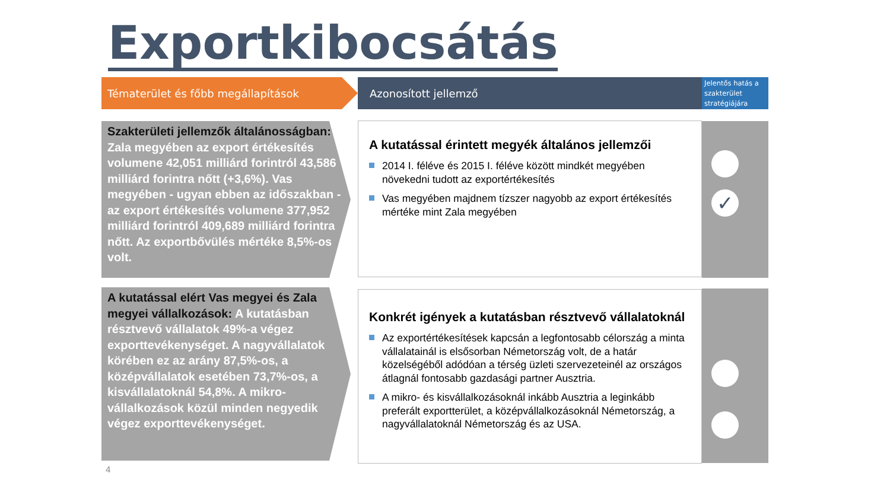Exportkibocsátás
Tématerület és főbb megállapítások Azonosított jellemző
Jelentős hatás a szakterület stratégiájára
Szakterületi jellemzők általánosságban: Zala megyében az export értékesítés volumene 42,051 milliárd forintról 43,586 milliárd forintra nőtt (+3,6%). Vas megyében - ugyan ebben az időszakban - az export értékesítés volumene 377,952 milliárd forintról 409,689 milliárd forintra nőtt. Az exportbővülés mértéke 8,5%-os volt.
A kutatással érintett megyék általános jellemzői
2014 I. féléve és 2015 I. féléve között mindkét megyében növekedni tudott az exportértékesítés
Vas megyében majdnem tízszer nagyobb az export értékesítés mértéke mint Zala megyében
✓
A kutatással elért Vas megyei és Zala megyei vállalkozások: A kutatásban résztvevő vállalatok 49%-a végez exporttevékenységet. A nagyvállalatok körében ez az arány 87,5%-os, a középvállalatok esetében 73,7%-os, a kisvállalatoknál 54,8%. A mikro-vállalkozások közül minden negyedik végez exporttevékenységet.
Konkrét igények a kutatásban résztvevő vállalatoknál
Az exportértékesítések kapcsán a legfontosabb célország a minta vállalatainál is elsősorban Németország volt, de a határ közelségéből adódóan a térség üzleti szervezeteinél az országos átlagnál fontosabb gazdasági partner Ausztria.
A mikro- és kisvállalkozásoknál inkább Ausztria a leginkább preferált exportterület, a középvállalkozásoknál Németország, a nagyvállalatoknál Németország és az USA.
4